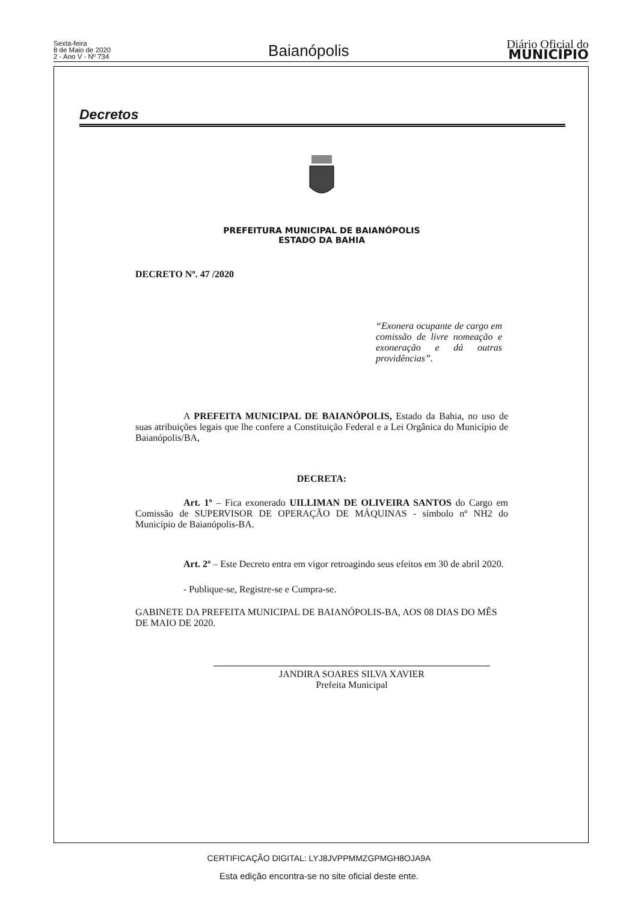Sexta-feira
8 de Maio de 2020
2 - Ano V - Nº 734
Baianópolis
Diário Oficial do
MUNICÍPIO
Decretos
PREFEITURA MUNICIPAL DE BAIANÓPOLIS
ESTADO DA BAHIA
DECRETO Nº. 47 /2020
“Exonera ocupante de cargo em comissão de livre nomeação e exoneração e dá outras providências”.
A PREFEITA MUNICIPAL DE BAIANÓPOLIS, Estado da Bahia, no uso de suas atribuições legais que lhe confere a Constituição Federal e a Lei Orgânica do Município de Baianópolis/BA,
DECRETA:
Art. 1º – Fica exonerado UILLIMAN DE OLIVEIRA SANTOS do Cargo em Comissão de SUPERVISOR DE OPERAÇÃO DE MÁQUINAS - símbolo nº NH2 do Município de Baianópolis-BA.
Art. 2º – Este Decreto entra em vigor retroagindo seus efeitos em 30 de abril 2020.
- Publique-se, Registre-se e Cumpra-se.
GABINETE DA PREFEITA MUNICIPAL DE BAIANÓPOLIS-BA, AOS 08 DIAS DO MÊS DE MAIO DE 2020.
JANDIRA SOARES SILVA XAVIER
Prefeita Municipal
CERTIFICAÇÃO DIGITAL: LYJ8JVPPMMZGPMGH8OJA9A
Esta edição encontra-se no site oficial deste ente.